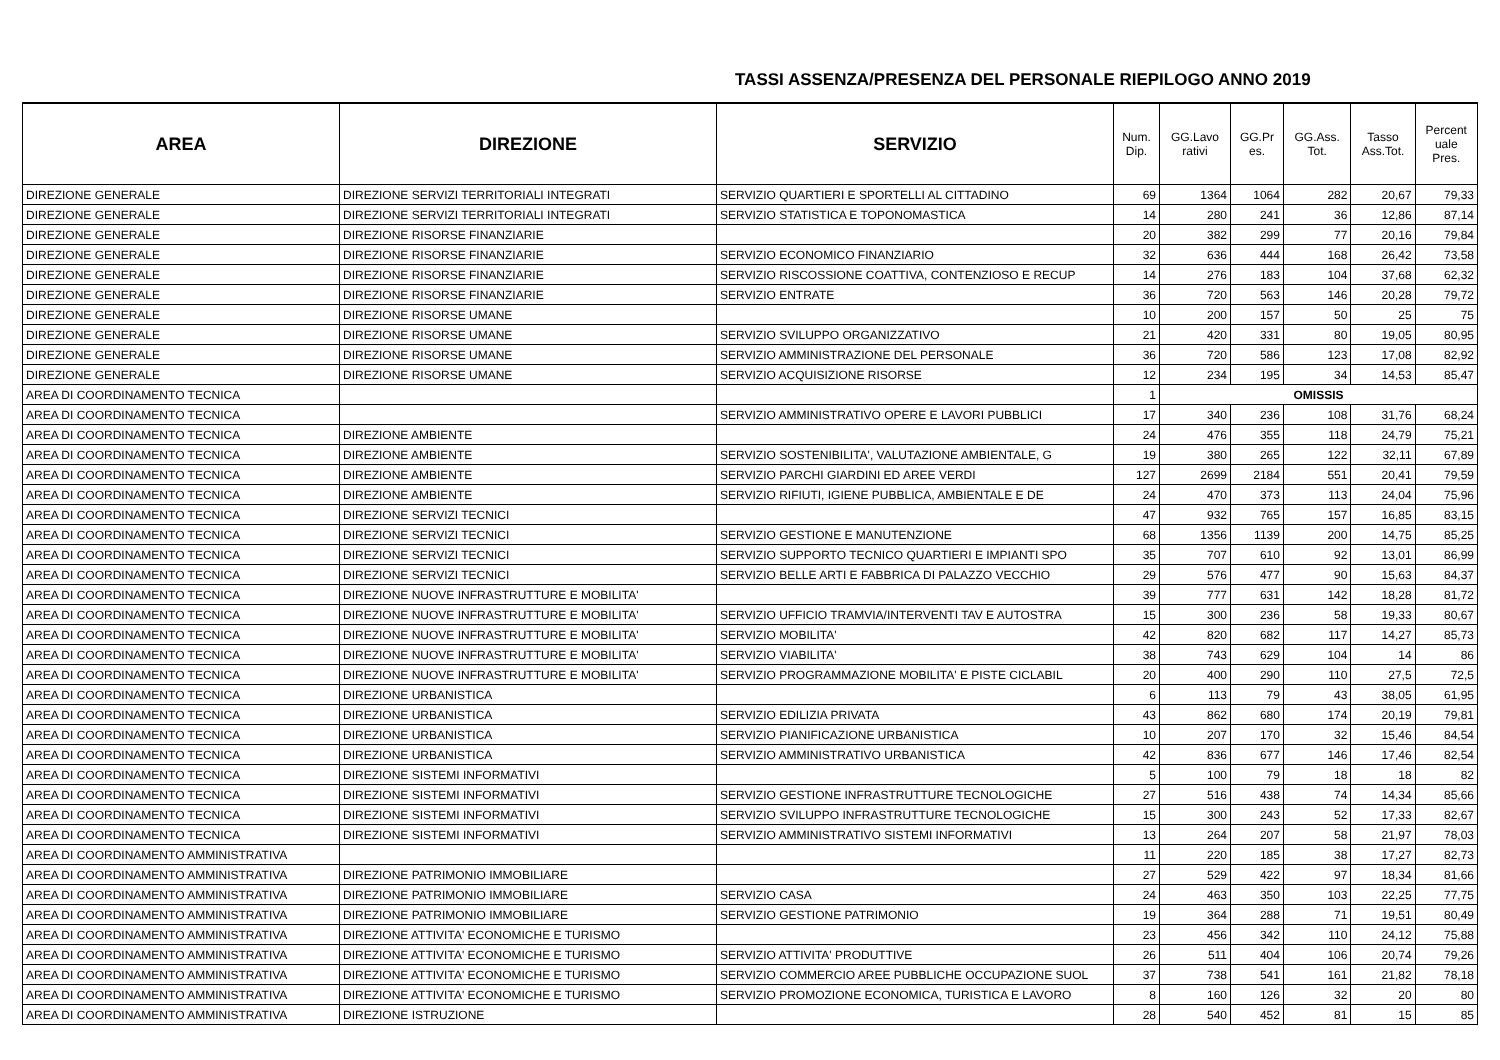TASSI ASSENZA/PRESENZA DEL PERSONALE RIEPILOGO ANNO 2019
| AREA | DIREZIONE | SERVIZIO | Num. Dip. | GG.Lavo rativi | GG.Pr es. | GG.Ass. Tot. | Tasso Ass.Tot. | Percent uale Pres. |
| --- | --- | --- | --- | --- | --- | --- | --- | --- |
| DIREZIONE GENERALE | DIREZIONE SERVIZI TERRITORIALI INTEGRATI | SERVIZIO QUARTIERI E SPORTELLI AL CITTADINO | 69 | 1364 | 1064 | 282 | 20,67 | 79,33 |
| DIREZIONE GENERALE | DIREZIONE SERVIZI TERRITORIALI INTEGRATI | SERVIZIO STATISTICA E TOPONOMASTICA | 14 | 280 | 241 | 36 | 12,86 | 87,14 |
| DIREZIONE GENERALE | DIREZIONE RISORSE FINANZIARIE | | 20 | 382 | 299 | 77 | 20,16 | 79,84 |
| DIREZIONE GENERALE | DIREZIONE RISORSE FINANZIARIE | SERVIZIO ECONOMICO FINANZIARIO | 32 | 636 | 444 | 168 | 26,42 | 73,58 |
| DIREZIONE GENERALE | DIREZIONE RISORSE FINANZIARIE | SERVIZIO RISCOSSIONE COATTIVA, CONTENZIOSO E RECUP | 14 | 276 | 183 | 104 | 37,68 | 62,32 |
| DIREZIONE GENERALE | DIREZIONE RISORSE FINANZIARIE | SERVIZIO ENTRATE | 36 | 720 | 563 | 146 | 20,28 | 79,72 |
| DIREZIONE GENERALE | DIREZIONE RISORSE UMANE | | 10 | 200 | 157 | 50 | 25 | 75 |
| DIREZIONE GENERALE | DIREZIONE RISORSE UMANE | SERVIZIO SVILUPPO ORGANIZZATIVO | 21 | 420 | 331 | 80 | 19,05 | 80,95 |
| DIREZIONE GENERALE | DIREZIONE RISORSE UMANE | SERVIZIO AMMINISTRAZIONE DEL PERSONALE | 36 | 720 | 586 | 123 | 17,08 | 82,92 |
| DIREZIONE GENERALE | DIREZIONE RISORSE UMANE | SERVIZIO ACQUISIZIONE RISORSE | 12 | 234 | 195 | 34 | 14,53 | 85,47 |
| AREA DI COORDINAMENTO TECNICA | | | 1 | OMISSIS | | | | |
| AREA DI COORDINAMENTO TECNICA | | SERVIZIO AMMINISTRATIVO OPERE E LAVORI PUBBLICI | 17 | 340 | 236 | 108 | 31,76 | 68,24 |
| AREA DI COORDINAMENTO TECNICA | DIREZIONE AMBIENTE | | 24 | 476 | 355 | 118 | 24,79 | 75,21 |
| AREA DI COORDINAMENTO TECNICA | DIREZIONE AMBIENTE | SERVIZIO SOSTENIBILITA', VALUTAZIONE AMBIENTALE, G | 19 | 380 | 265 | 122 | 32,11 | 67,89 |
| AREA DI COORDINAMENTO TECNICA | DIREZIONE AMBIENTE | SERVIZIO PARCHI GIARDINI ED AREE VERDI | 127 | 2699 | 2184 | 551 | 20,41 | 79,59 |
| AREA DI COORDINAMENTO TECNICA | DIREZIONE AMBIENTE | SERVIZIO RIFIUTI, IGIENE PUBBLICA, AMBIENTALE E DE | 24 | 470 | 373 | 113 | 24,04 | 75,96 |
| AREA DI COORDINAMENTO TECNICA | DIREZIONE SERVIZI TECNICI | | 47 | 932 | 765 | 157 | 16,85 | 83,15 |
| AREA DI COORDINAMENTO TECNICA | DIREZIONE SERVIZI TECNICI | SERVIZIO GESTIONE E MANUTENZIONE | 68 | 1356 | 1139 | 200 | 14,75 | 85,25 |
| AREA DI COORDINAMENTO TECNICA | DIREZIONE SERVIZI TECNICI | SERVIZIO SUPPORTO TECNICO QUARTIERI E IMPIANTI SPO | 35 | 707 | 610 | 92 | 13,01 | 86,99 |
| AREA DI COORDINAMENTO TECNICA | DIREZIONE SERVIZI TECNICI | SERVIZIO BELLE ARTI E FABBRICA DI PALAZZO VECCHIO | 29 | 576 | 477 | 90 | 15,63 | 84,37 |
| AREA DI COORDINAMENTO TECNICA | DIREZIONE NUOVE INFRASTRUTTURE E MOBILITA' | | 39 | 777 | 631 | 142 | 18,28 | 81,72 |
| AREA DI COORDINAMENTO TECNICA | DIREZIONE NUOVE INFRASTRUTTURE E MOBILITA' | SERVIZIO UFFICIO TRAMVIA/INTERVENTI TAV E AUTOSTRA | 15 | 300 | 236 | 58 | 19,33 | 80,67 |
| AREA DI COORDINAMENTO TECNICA | DIREZIONE NUOVE INFRASTRUTTURE E MOBILITA' | SERVIZIO MOBILITA' | 42 | 820 | 682 | 117 | 14,27 | 85,73 |
| AREA DI COORDINAMENTO TECNICA | DIREZIONE NUOVE INFRASTRUTTURE E MOBILITA' | SERVIZIO VIABILITA' | 38 | 743 | 629 | 104 | 14 | 86 |
| AREA DI COORDINAMENTO TECNICA | DIREZIONE NUOVE INFRASTRUTTURE E MOBILITA' | SERVIZIO PROGRAMMAZIONE MOBILITA' E PISTE CICLABIL | 20 | 400 | 290 | 110 | 27,5 | 72,5 |
| AREA DI COORDINAMENTO TECNICA | DIREZIONE URBANISTICA | | 6 | 113 | 79 | 43 | 38,05 | 61,95 |
| AREA DI COORDINAMENTO TECNICA | DIREZIONE URBANISTICA | SERVIZIO EDILIZIA PRIVATA | 43 | 862 | 680 | 174 | 20,19 | 79,81 |
| AREA DI COORDINAMENTO TECNICA | DIREZIONE URBANISTICA | SERVIZIO PIANIFICAZIONE URBANISTICA | 10 | 207 | 170 | 32 | 15,46 | 84,54 |
| AREA DI COORDINAMENTO TECNICA | DIREZIONE URBANISTICA | SERVIZIO AMMINISTRATIVO URBANISTICA | 42 | 836 | 677 | 146 | 17,46 | 82,54 |
| AREA DI COORDINAMENTO TECNICA | DIREZIONE SISTEMI INFORMATIVI | | 5 | 100 | 79 | 18 | 18 | 82 |
| AREA DI COORDINAMENTO TECNICA | DIREZIONE SISTEMI INFORMATIVI | SERVIZIO GESTIONE INFRASTRUTTURE TECNOLOGICHE | 27 | 516 | 438 | 74 | 14,34 | 85,66 |
| AREA DI COORDINAMENTO TECNICA | DIREZIONE SISTEMI INFORMATIVI | SERVIZIO SVILUPPO INFRASTRUTTURE TECNOLOGICHE | 15 | 300 | 243 | 52 | 17,33 | 82,67 |
| AREA DI COORDINAMENTO TECNICA | DIREZIONE SISTEMI INFORMATIVI | SERVIZIO AMMINISTRATIVO SISTEMI INFORMATIVI | 13 | 264 | 207 | 58 | 21,97 | 78,03 |
| AREA DI COORDINAMENTO AMMINISTRATIVA | | | 11 | 220 | 185 | 38 | 17,27 | 82,73 |
| AREA DI COORDINAMENTO AMMINISTRATIVA | DIREZIONE PATRIMONIO IMMOBILIARE | | 27 | 529 | 422 | 97 | 18,34 | 81,66 |
| AREA DI COORDINAMENTO AMMINISTRATIVA | DIREZIONE PATRIMONIO IMMOBILIARE | SERVIZIO CASA | 24 | 463 | 350 | 103 | 22,25 | 77,75 |
| AREA DI COORDINAMENTO AMMINISTRATIVA | DIREZIONE PATRIMONIO IMMOBILIARE | SERVIZIO GESTIONE PATRIMONIO | 19 | 364 | 288 | 71 | 19,51 | 80,49 |
| AREA DI COORDINAMENTO AMMINISTRATIVA | DIREZIONE ATTIVITA' ECONOMICHE E TURISMO | | 23 | 456 | 342 | 110 | 24,12 | 75,88 |
| AREA DI COORDINAMENTO AMMINISTRATIVA | DIREZIONE ATTIVITA' ECONOMICHE E TURISMO | SERVIZIO ATTIVITA' PRODUTTIVE | 26 | 511 | 404 | 106 | 20,74 | 79,26 |
| AREA DI COORDINAMENTO AMMINISTRATIVA | DIREZIONE ATTIVITA' ECONOMICHE E TURISMO | SERVIZIO COMMERCIO AREE PUBBLICHE OCCUPAZIONE SUOL | 37 | 738 | 541 | 161 | 21,82 | 78,18 |
| AREA DI COORDINAMENTO AMMINISTRATIVA | DIREZIONE ATTIVITA' ECONOMICHE E TURISMO | SERVIZIO PROMOZIONE ECONOMICA, TURISTICA E LAVORO | 8 | 160 | 126 | 32 | 20 | 80 |
| AREA DI COORDINAMENTO AMMINISTRATIVA | DIREZIONE ISTRUZIONE | | 28 | 540 | 452 | 81 | 15 | 85 |